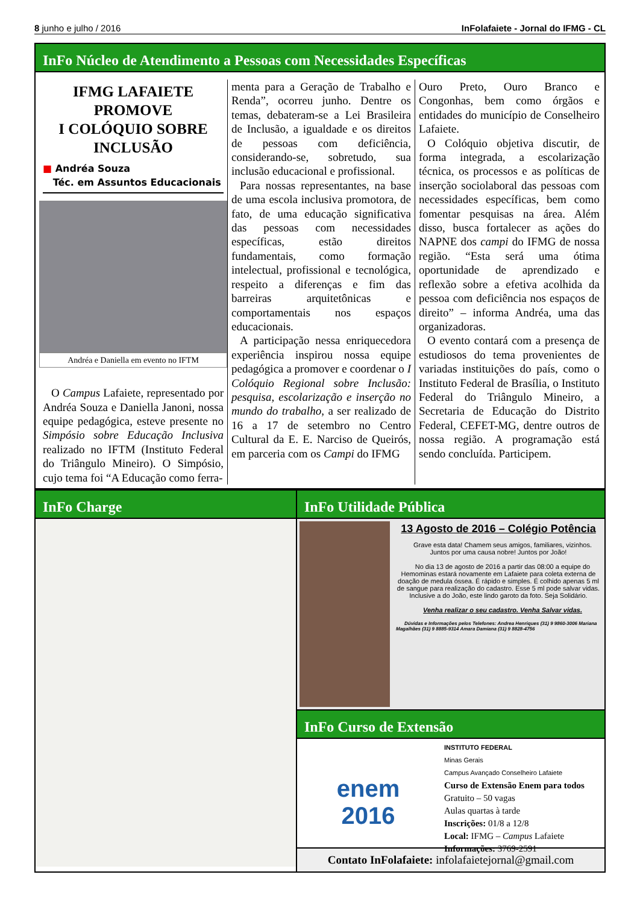8 junho e julho / 2016 InFolafaiete - Jornal do IFMG - CL
InFo Núcleo de Atendimento a Pessoas com Necessidades Específicas
IFMG LAFAIETE PROMOVE
I COLÓQUIO SOBRE INCLUSÃO
■ Andréa Souza
Téc. em Assuntos Educacionais
Andréa e Daniella em evento no IFTM
O Campus Lafaiete, representado por Andréa Souza e Daniella Janoni, nossa equipe pedagógica, esteve presente no Simpósio sobre Educação Inclusiva realizado no IFTM (Instituto Federal do Triângulo Mineiro). O Simpósio, cujo tema foi “A Educação como ferra-
menta para a Geração de Trabalho e Renda”, ocorreu junho. Dentre os temas, debateram-se a Lei Brasileira de Inclusão, a igualdade e os direitos de pessoas com deficiência, considerando-se, sobretudo, sua inclusão educacional e profissional.
Para nossas representantes, na base de uma escola inclusiva promotora, de fato, de uma educação significativa das pessoas com necessidades específicas, estão direitos fundamentais, como formação intelectual, profissional e tecnológica, respeito a diferenças e fim das barreiras arquitetônicas e comportamentais nos espaços educacionais.
A participação nessa enriquecedora experiência inspirou nossa equipe pedagógica a promover e coordenar o I Colóquio Regional sobre Inclusão: pesquisa, escolarização e inserção no mundo do trabalho, a ser realizado de 16 a 17 de setembro no Centro Cultural da E. E. Narciso de Queirós, em parceria com os Campi do IFMG
Ouro Preto, Ouro Branco e Congonhas, bem como órgãos e entidades do município de Conselheiro Lafaiete.
O Colóquio objetiva discutir, de forma integrada, a escolarização técnica, os processos e as políticas de inserção sociolaboral das pessoas com necessidades específicas, bem como fomentar pesquisas na área. Além disso, busca fortalecer as ações do NAPNE dos campi do IFMG de nossa região. “Esta será uma ótima oportunidade de aprendizado e reflexão sobre a efetiva acolhida da pessoa com deficiência nos espaços de direito” – informa Andréa, uma das organizadoras.
O evento contará com a presença de estudiosos do tema provenientes de variadas instituições do país, como o Instituto Federal de Brasília, o Instituto Federal do Triângulo Mineiro, a Secretaria de Educação do Distrito Federal, CEFET-MG, dentre outros de nossa região. A programação está sendo concluída. Participem.
InFo Charge InFo Utilidade Pública
13 Agosto de 2016 – Colégio Potência
Grave esta data! Chamem seus amigos, familiares, vizinhos. Juntos por uma causa nobre! Juntos por João!
No dia 13 de agosto de 2016 a partir das 08:00 a equipe do Hemominas estará novamente em Lafaiete para coleta externa de doação de medula óssea. É rápido e simples. É colhido apenas 5 ml de sangue para realização do cadastro. Esse 5 ml pode salvar vidas. Inclusive a do João, este lindo garoto da foto. Seja Solidário.
Venha realizar o seu cadastro. Venha Salvar vidas.
Dúvidas e Informações pelos Telefones: Andrea Henriques (31) 9 9860-3006 Mariana Magalhães (31) 9 8885-9314 Amara Damiana (31) 9 8828-4756
InFo Curso de Extensão
enem
2016
INSTITUTO FEDERAL
Minas Gerais
Campus Avançado Conselheiro Lafaiete
Curso de Extensão Enem para todos
Gratuito – 50 vagas
Aulas quartas à tarde
Inscrições: 01/8 a 12/8
Local: IFMG – Campus Lafaiete
Informações: 3769-2591
Contato InFolafaiete: infolafaietejornal@gmail.com